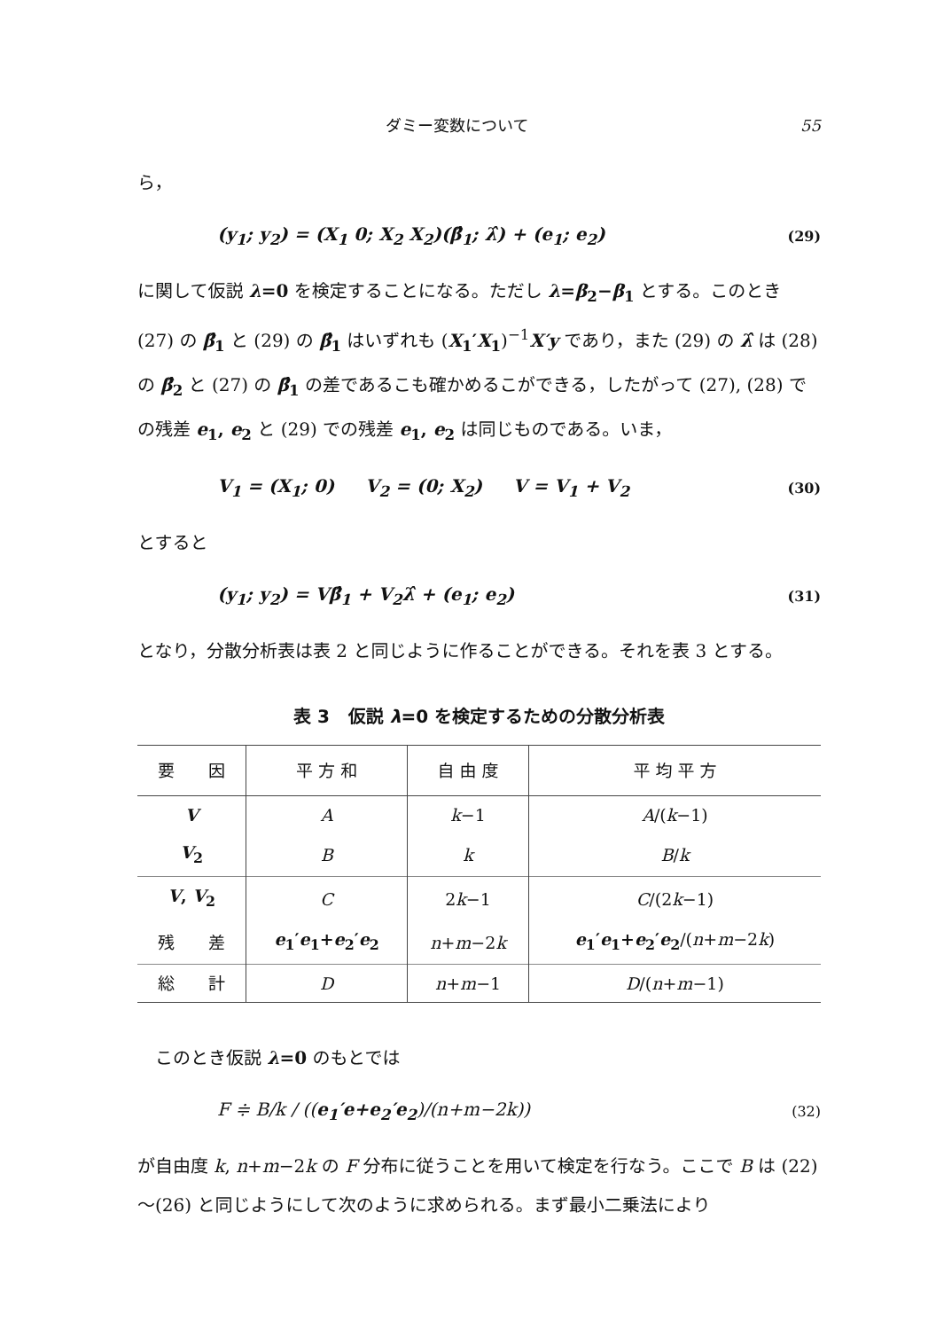ダミー変数について 55
ら，
(y<sub>1</sub>; y<sub>2</sub>) = (X<sub>1</sub> 0; X<sub>2</sub> X<sub>2</sub>)(β̂<sub>1</sub>; λ̂) + (e<sub>1</sub>; e<sub>2</sub>) (29)
に関して仮説 λ=0 を検定することになる。ただし λ=β<sub>2</sub>−β<sub>1</sub> とする。このとき (27) の β̂<sub>1</sub> と (29) の β̂<sub>1</sub> はいずれも (X<sub>1</sub>′X<sub>1</sub>)<sup>−1</sup>X′y であり，また (29) の λ̂ は (28) の β̂<sub>2</sub> と (27) の β̂<sub>1</sub> の差であるこも確かめるこができる，したがって (27), (28) での残差 e<sub>1</sub>, e<sub>2</sub> と (29) での残差 e<sub>1</sub>, e<sub>2</sub> は同じものである。いま，
V<sub>1</sub> = (X<sub>1</sub>; 0) V<sub>2</sub> = (0; X<sub>2</sub>) V = V<sub>1</sub> + V<sub>2</sub> (30)
とすると
(y<sub>1</sub>; y<sub>2</sub>) = Vβ̂<sub>1</sub> + V<sub>2</sub>λ̂ + (e<sub>1</sub>; e<sub>2</sub>) (31)
となり，分散分析表は表 2 と同じように作ることができる。それを表 3 とする。
表 3 仮説 λ=0 を検定するための分散分析表
| 要 因 | 平 方 和 | 自 由 度 | 平 均 平 方 |
| --- | --- | --- | --- |
| V | A | k −1 | A /( k −1) |
| V<sub>2</sub> | B | k | B / k |
| V , V<sub>2</sub> | C | 2 k −1 | C /(2 k −1) |
| 残 差 | e<sub>1</sub>′ e<sub>1</sub>+ e<sub>2</sub>′ e<sub>2</sub> | n + m −2 k | e<sub>1</sub>′ e<sub>1</sub>+ e<sub>2</sub>′ e<sub>2</sub> /( n + m −2 k ) |
| 総 計 | D | n + m −1 | D /( n + m −1) |
　このとき仮説 λ=0 のもとでは
F ≑ B/k / ((e<sub>1</sub>′e+e<sub>2</sub>′e<sub>2</sub>)/(n+m−2k)) (32)
が自由度 k, n+m−2k の F 分布に従うことを用いて検定を行なう。ここで B は (22)～(26) と同じようにして次のように求められる。まず最小二乗法により